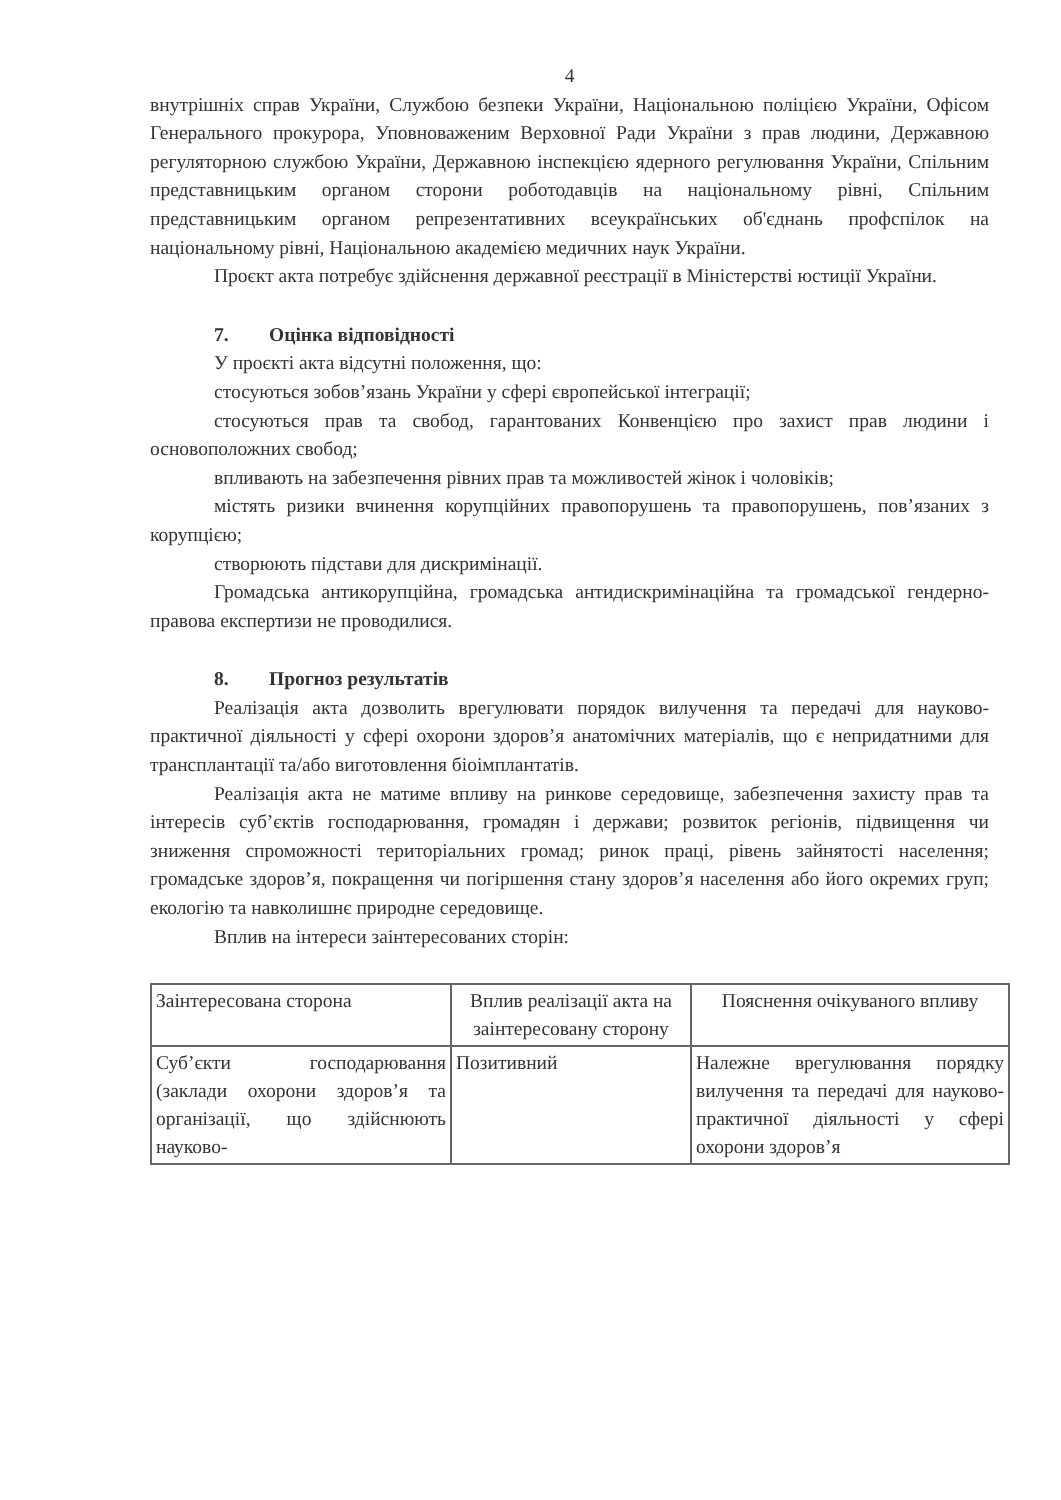4
внутрішніх справ України, Службою безпеки України, Національною поліцією України, Офісом Генерального прокурора, Уповноваженим Верховної Ради України з прав людини, Державною регуляторною службою України, Державною інспекцією ядерного регулювання України, Спільним представницьким органом сторони роботодавців на національному рівні, Спільним представницьким органом репрезентативних всеукраїнських об'єднань профспілок на національному рівні, Національною академією медичних наук України.
Проєкт акта потребує здійснення державної реєстрації в Міністерстві юстиції України.
7. Оцінка відповідності
У проєкті акта відсутні положення, що:
стосуються зобов’язань України у сфері європейської інтеграції;
стосуються прав та свобод, гарантованих Конвенцією про захист прав людини і основоположних свобод;
впливають на забезпечення рівних прав та можливостей жінок і чоловіків;
містять ризики вчинення корупційних правопорушень та правопорушень, пов’язаних з корупцією;
створюють підстави для дискримінації.
Громадська антикорупційна, громадська антидискримінаційна та громадської гендерно-правова експертизи не проводилися.
8. Прогноз результатів
Реалізація акта дозволить врегулювати порядок вилучення та передачі для науково-практичної діяльності у сфері охорони здоров’я анатомічних матеріалів, що є непридатними для трансплантації та/або виготовлення біоімплантатів.
Реалізація акта не матиме впливу на ринкове середовище, забезпечення захисту прав та інтересів суб’єктів господарювання, громадян і держави; розвиток регіонів, підвищення чи зниження спроможності територіальних громад; ринок праці, рівень зайнятості населення; громадське здоров’я, покращення чи погіршення стану здоров’я населення або його окремих груп; екологію та навколишнє природне середовище.
Вплив на інтереси заінтересованих сторін:
| Заінтересована сторона | Вплив реалізації акта на заінтересовану сторону | Пояснення очікуваного впливу |
| Суб’єкти господарювання (заклади охорони здоров’я та організації, що здійснюють науково- | Позитивний | Належне врегулювання порядку вилучення та передачі для науково-практичної діяльності у сфері охорони здоров’я |